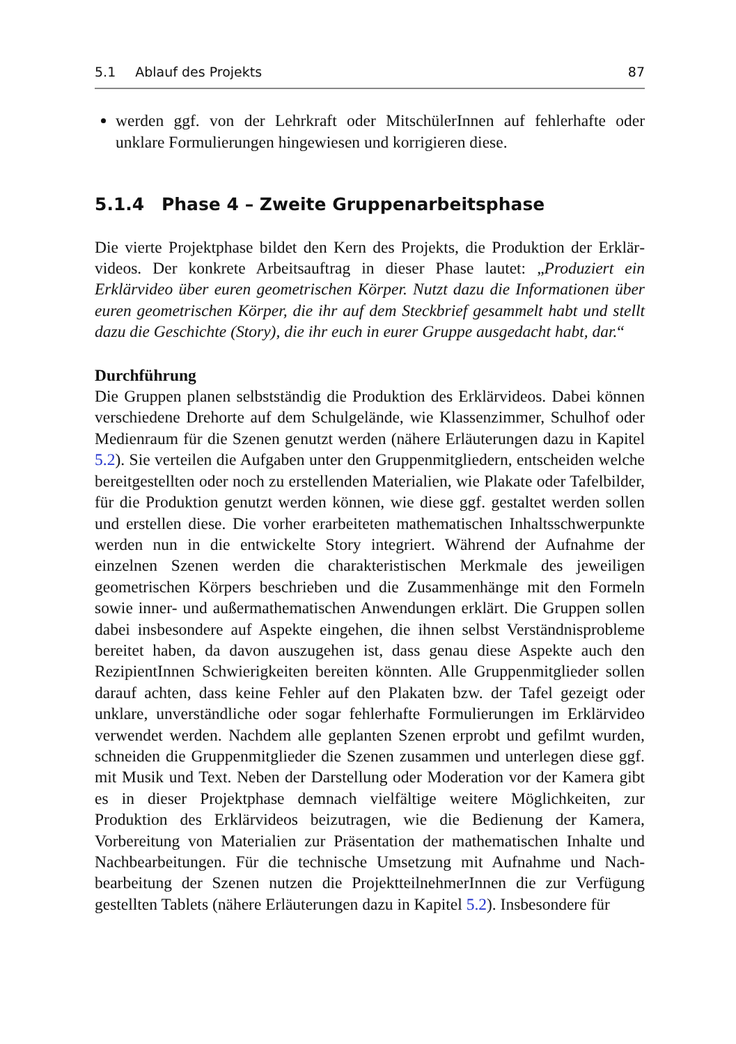5.1 Ablauf des Projekts 87
werden ggf. von der Lehrkraft oder MitschülerInnen auf fehlerhafte oder unklare Formulierungen hingewiesen und korrigieren diese.
5.1.4 Phase 4 – Zweite Gruppenarbeitsphase
Die vierte Projektphase bildet den Kern des Projekts, die Produktion der Erklär­videos. Der konkrete Arbeitsauftrag in dieser Phase lautet: „Produziert ein Erklärvideo über euren geometrischen Körper. Nutzt dazu die Informationen über euren geometrischen Körper, die ihr auf dem Steckbrief gesammelt habt und stellt dazu die Geschichte (Story), die ihr euch in eurer Gruppe ausgedacht habt, dar.“
Durchführung
Die Gruppen planen selbstständig die Produktion des Erklärvideos. Dabei können verschiedene Drehorte auf dem Schulgelände, wie Klassenzimmer, Schulhof oder Medienraum für die Szenen genutzt werden (nähere Erläuterungen dazu in Kapi­tel 5.2). Sie verteilen die Aufgaben unter den Gruppenmitgliedern, entscheiden welche bereitgestellten oder noch zu erstellenden Materialien, wie Plakate oder Tafelbilder, für die Produktion genutzt werden können, wie diese ggf. gestal­tet werden sollen und erstellen diese. Die vorher erarbeiteten mathematischen Inhaltsschwerpunkte werden nun in die entwickelte Story integriert. Während der Aufnahme der einzelnen Szenen werden die charakteristischen Merkmale des jeweiligen geometrischen Körpers beschrieben und die Zusammenhänge mit den Formeln sowie inner- und außermathematischen Anwendungen erklärt. Die Grup­pen sollen dabei insbesondere auf Aspekte eingehen, die ihnen selbst Verständ­nisprobleme bereitet haben, da davon auszugehen ist, dass genau diese Aspekte auch den RezipientInnen Schwierigkeiten bereiten könnten. Alle Gruppenmitglie­der sollen darauf achten, dass keine Fehler auf den Plakaten bzw. der Tafel gezeigt oder unklare, unverständliche oder sogar fehlerhafte Formulierungen im Erklär­video verwendet werden. Nachdem alle geplanten Szenen erprobt und gefilmt wurden, schneiden die Gruppenmitglieder die Szenen zusammen und unterlegen diese ggf. mit Musik und Text. Neben der Darstellung oder Moderation vor der Kamera gibt es in dieser Projektphase demnach vielfältige weitere Möglichkei­ten, zur Produktion des Erklärvideos beizutragen, wie die Bedienung der Kamera, Vorbereitung von Materialien zur Präsentation der mathematischen Inhalte und Nachbearbeitungen. Für die technische Umsetzung mit Aufnahme und Nach­bearbeitung der Szenen nutzen die ProjektteilnehmerInnen die zur Verfügung gestellten Tablets (nähere Erläuterungen dazu in Kapitel 5.2). Insbesondere für